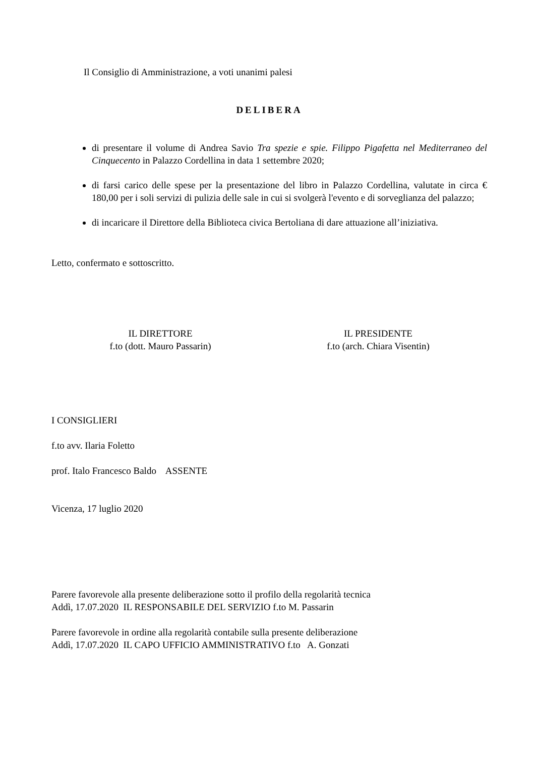Il Consiglio di Amministrazione, a voti unanimi palesi
DELIBERA
di presentare il volume di Andrea Savio Tra spezie e spie. Filippo Pigafetta nel Mediterraneo del Cinquecento in Palazzo Cordellina in data 1 settembre 2020;
di farsi carico delle spese per la presentazione del libro in Palazzo Cordellina, valutate in circa € 180,00 per i soli servizi di pulizia delle sale in cui si svolgerà l'evento e di sorveglianza del palazzo;
di incaricare il Direttore della Biblioteca civica Bertoliana di dare attuazione all’iniziativa.
Letto, confermato e sottoscritto.
IL DIRETTORE
f.to (dott. Mauro Passarin)
IL PRESIDENTE
f.to (arch. Chiara Visentin)
I CONSIGLIERI
f.to avv. Ilaria Foletto
prof. Italo Francesco Baldo ASSENTE
Vicenza, 17 luglio 2020
Parere favorevole alla presente deliberazione sotto il profilo della regolarità tecnica
Addì, 17.07.2020 IL RESPONSABILE DEL SERVIZIO f.to M. Passarin
Parere favorevole in ordine alla regolarità contabile sulla presente deliberazione
Addì, 17.07.2020 IL CAPO UFFICIO AMMINISTRATIVO f.to A. Gonzati